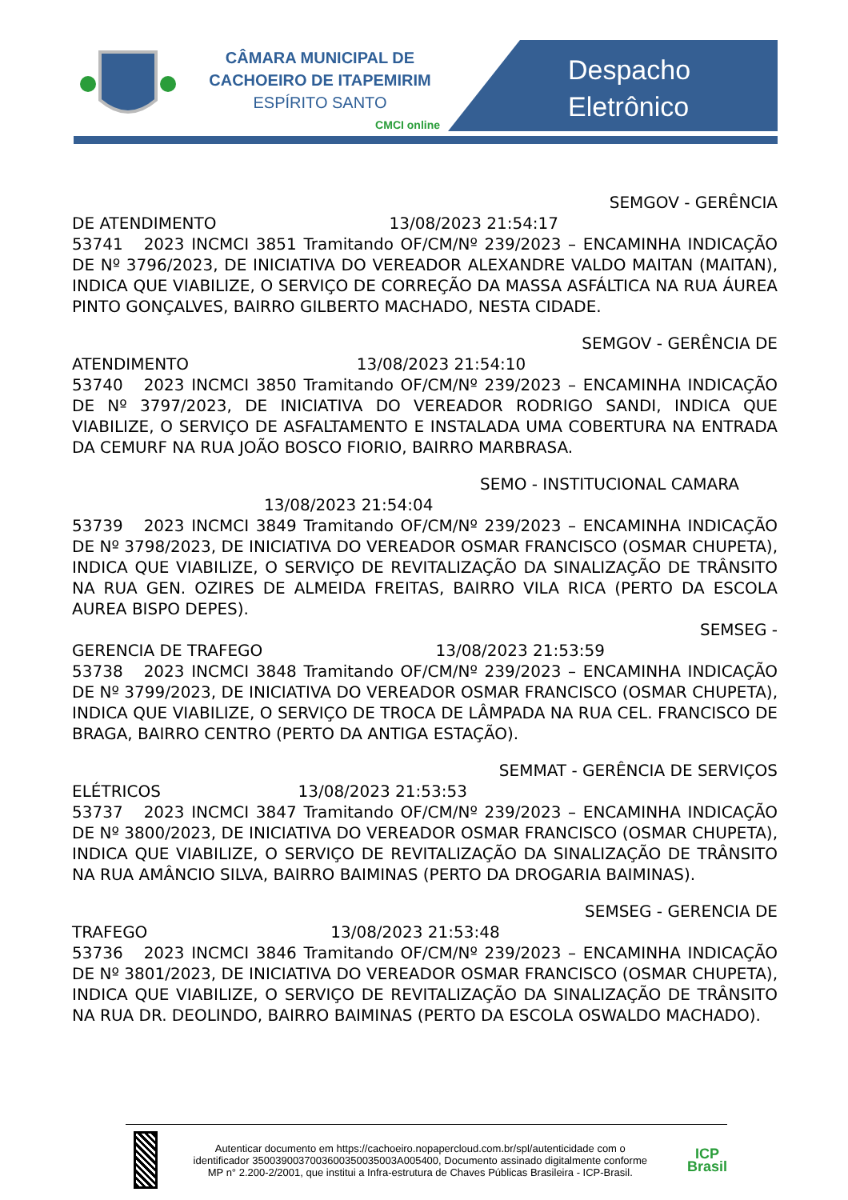CÂMARA MUNICIPAL DE
CACHOEIRO DE ITAPEMIRIM
ESPÍRITO SANTO
CMCI online
Despacho
Eletrônico
SEMGOV - GERÊNCIA
DE ATENDIMENTO 13/08/2023 21:54:17
53741 2023 INCMCI 3851 Tramitando OF/CM/Nº 239/2023 – ENCAMINHA INDICAÇÃO DE Nº 3796/2023, DE INICIATIVA DO VEREADOR ALEXANDRE VALDO MAITAN (MAITAN), INDICA QUE VIABILIZE, O SERVIÇO DE CORREÇÃO DA MASSA ASFÁLTICA NA RUA ÁUREA PINTO GONÇALVES, BAIRRO GILBERTO MACHADO, NESTA CIDADE.
SEMGOV - GERÊNCIA DE
ATENDIMENTO 13/08/2023 21:54:10
53740 2023 INCMCI 3850 Tramitando OF/CM/Nº 239/2023 – ENCAMINHA INDICAÇÃO DE Nº 3797/2023, DE INICIATIVA DO VEREADOR RODRIGO SANDI, INDICA QUE VIABILIZE, O SERVIÇO DE ASFALTAMENTO E INSTALADA UMA COBERTURA NA ENTRADA DA CEMURF NA RUA JOÃO BOSCO FIORIO, BAIRRO MARBRASA.
SEMO - INSTITUCIONAL CAMARA
13/08/2023 21:54:04
53739 2023 INCMCI 3849 Tramitando OF/CM/Nº 239/2023 – ENCAMINHA INDICAÇÃO DE Nº 3798/2023, DE INICIATIVA DO VEREADOR OSMAR FRANCISCO (OSMAR CHUPETA), INDICA QUE VIABILIZE, O SERVIÇO DE REVITALIZAÇÃO DA SINALIZAÇÃO DE TRÂNSITO NA RUA GEN. OZIRES DE ALMEIDA FREITAS, BAIRRO VILA RICA (PERTO DA ESCOLA AUREA BISPO DEPES).
SEMSEG -
GERENCIA DE TRAFEGO 13/08/2023 21:53:59
53738 2023 INCMCI 3848 Tramitando OF/CM/Nº 239/2023 – ENCAMINHA INDICAÇÃO DE Nº 3799/2023, DE INICIATIVA DO VEREADOR OSMAR FRANCISCO (OSMAR CHUPETA), INDICA QUE VIABILIZE, O SERVIÇO DE TROCA DE LÂMPADA NA RUA CEL. FRANCISCO DE BRAGA, BAIRRO CENTRO (PERTO DA ANTIGA ESTAÇÃO).
SEMMAT - GERÊNCIA DE SERVIÇOS
ELÉTRICOS 13/08/2023 21:53:53
53737 2023 INCMCI 3847 Tramitando OF/CM/Nº 239/2023 – ENCAMINHA INDICAÇÃO DE Nº 3800/2023, DE INICIATIVA DO VEREADOR OSMAR FRANCISCO (OSMAR CHUPETA), INDICA QUE VIABILIZE, O SERVIÇO DE REVITALIZAÇÃO DA SINALIZAÇÃO DE TRÂNSITO NA RUA AMÂNCIO SILVA, BAIRRO BAIMINAS (PERTO DA DROGARIA BAIMINAS).
SEMSEG - GERENCIA DE
TRAFEGO 13/08/2023 21:53:48
53736 2023 INCMCI 3846 Tramitando OF/CM/Nº 239/2023 – ENCAMINHA INDICAÇÃO DE Nº 3801/2023, DE INICIATIVA DO VEREADOR OSMAR FRANCISCO (OSMAR CHUPETA), INDICA QUE VIABILIZE, O SERVIÇO DE REVITALIZAÇÃO DA SINALIZAÇÃO DE TRÂNSITO NA RUA DR. DEOLINDO, BAIRRO BAIMINAS (PERTO DA ESCOLA OSWALDO MACHADO).
Autenticar documento em https://cachoeiro.nopapercloud.com.br/spl/autenticidade com o identificador 3500390037003600350035003A005400, Documento assinado digitalmente conforme MP n° 2.200-2/2001, que institui a Infra-estrutura de Chaves Públicas Brasileira - ICP-Brasil.
ICP
Brasil